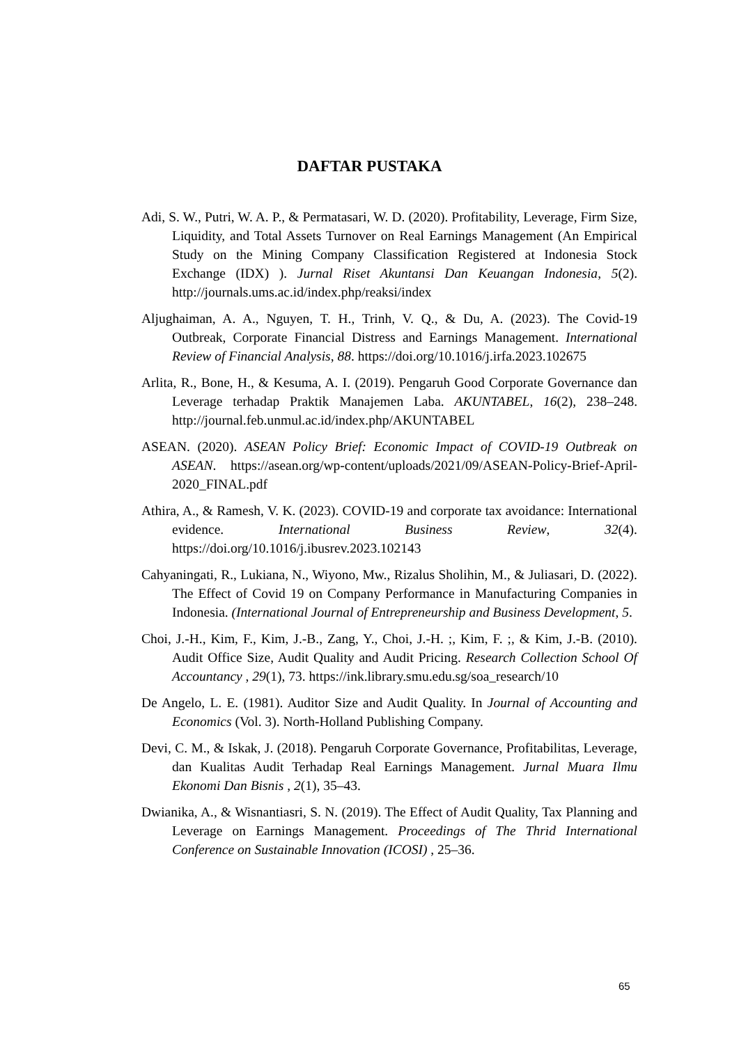DAFTAR PUSTAKA
Adi, S. W., Putri, W. A. P., & Permatasari, W. D. (2020). Profitability, Leverage, Firm Size, Liquidity, and Total Assets Turnover on Real Earnings Management (An Empirical Study on the Mining Company Classification Registered at Indonesia Stock Exchange (IDX) ). Jurnal Riset Akuntansi Dan Keuangan Indonesia, 5(2). http://journals.ums.ac.id/index.php/reaksi/index
Aljughaiman, A. A., Nguyen, T. H., Trinh, V. Q., & Du, A. (2023). The Covid-19 Outbreak, Corporate Financial Distress and Earnings Management. International Review of Financial Analysis, 88. https://doi.org/10.1016/j.irfa.2023.102675
Arlita, R., Bone, H., & Kesuma, A. I. (2019). Pengaruh Good Corporate Governance dan Leverage terhadap Praktik Manajemen Laba. AKUNTABEL, 16(2), 238–248. http://journal.feb.unmul.ac.id/index.php/AKUNTABEL
ASEAN. (2020). ASEAN Policy Brief: Economic Impact of COVID-19 Outbreak on ASEAN. https://asean.org/wp-content/uploads/2021/09/ASEAN-Policy-Brief-April-2020_FINAL.pdf
Athira, A., & Ramesh, V. K. (2023). COVID-19 and corporate tax avoidance: International evidence. International Business Review, 32(4). https://doi.org/10.1016/j.ibusrev.2023.102143
Cahyaningati, R., Lukiana, N., Wiyono, Mw., Rizalus Sholihin, M., & Juliasari, D. (2022). The Effect of Covid 19 on Company Performance in Manufacturing Companies in Indonesia. (International Journal of Entrepreneurship and Business Development, 5.
Choi, J.-H., Kim, F., Kim, J.-B., Zang, Y., Choi, J.-H. ;, Kim, F. ;, & Kim, J.-B. (2010). Audit Office Size, Audit Quality and Audit Pricing. Research Collection School Of Accountancy , 29(1), 73. https://ink.library.smu.edu.sg/soa_research/10
De Angelo, L. E. (1981). Auditor Size and Audit Quality. In Journal of Accounting and Economics (Vol. 3). North-Holland Publishing Company.
Devi, C. M., & Iskak, J. (2018). Pengaruh Corporate Governance, Profitabilitas, Leverage, dan Kualitas Audit Terhadap Real Earnings Management. Jurnal Muara Ilmu Ekonomi Dan Bisnis , 2(1), 35–43.
Dwianika, A., & Wisnantiasri, S. N. (2019). The Effect of Audit Quality, Tax Planning and Leverage on Earnings Management. Proceedings of The Thrid International Conference on Sustainable Innovation (ICOSI) , 25–36.
65